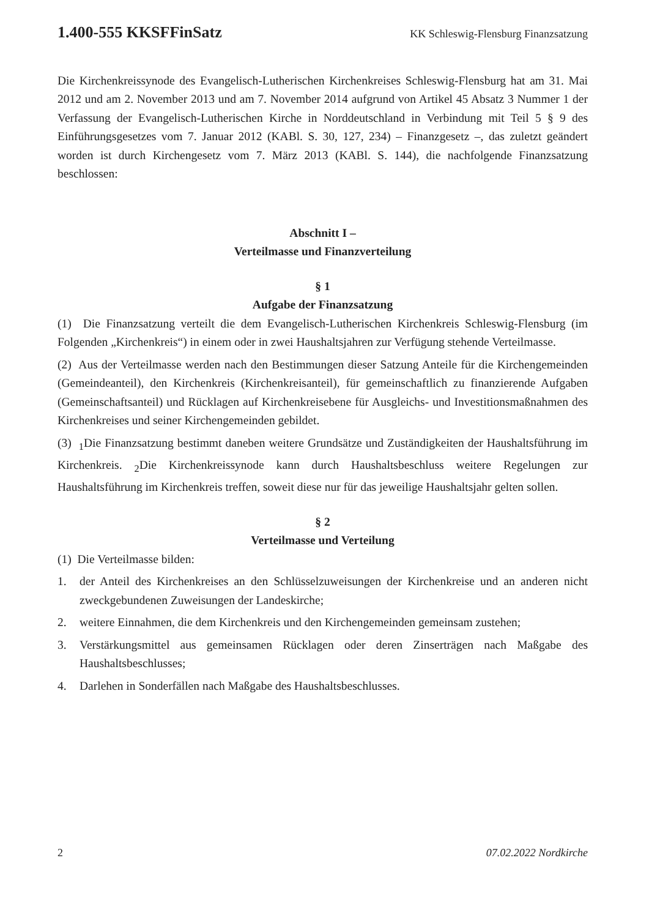1.400-555 KKSFFinSatz KK Schleswig-Flensburg Finanzsatzung
Die Kirchenkreissynode des Evangelisch-Lutherischen Kirchenkreises Schleswig-Flensburg hat am 31. Mai 2012 und am 2. November 2013 und am 7. November 2014 aufgrund von Artikel 45 Absatz 3 Nummer 1 der Verfassung der Evangelisch-Lutherischen Kirche in Norddeutschland in Verbindung mit Teil 5 § 9 des Einführungsgesetzes vom 7. Januar 2012 (KABl. S. 30, 127, 234) – Finanzgesetz –, das zuletzt geändert worden ist durch Kirchengesetz vom 7. März 2013 (KABl. S. 144), die nachfolgende Finanzsatzung beschlossen:
Abschnitt I –
Verteilmasse und Finanzverteilung
§ 1
Aufgabe der Finanzsatzung
(1) Die Finanzsatzung verteilt die dem Evangelisch-Lutherischen Kirchenkreis Schleswig-Flensburg (im Folgenden „Kirchenkreis“) in einem oder in zwei Haushaltsjahren zur Verfügung stehende Verteilmasse.
(2) Aus der Verteilmasse werden nach den Bestimmungen dieser Satzung Anteile für die Kirchengemeinden (Gemeindeanteil), den Kirchenkreis (Kirchenkreisanteil), für gemeinschaftlich zu finanzierende Aufgaben (Gemeinschaftsanteil) und Rücklagen auf Kirchenkreisebene für Ausgleichs- und Investitionsmaßnahmen des Kirchenkreises und seiner Kirchengemeinden gebildet.
(3) <sub>1</sub>Die Finanzsatzung bestimmt daneben weitere Grundsätze und Zuständigkeiten der Haushaltsführung im Kirchenkreis. <sub>2</sub>Die Kirchenkreissynode kann durch Haushaltsbeschluss weitere Regelungen zur Haushaltsführung im Kirchenkreis treffen, soweit diese nur für das jeweilige Haushaltsjahr gelten sollen.
§ 2
Verteilmasse und Verteilung
(1) Die Verteilmasse bilden:
1. der Anteil des Kirchenkreises an den Schlüsselzuweisungen der Kirchenkreise und an anderen nicht zweckgebundenen Zuweisungen der Landeskirche;
2. weitere Einnahmen, die dem Kirchenkreis und den Kirchengemeinden gemeinsam zustehen;
3. Verstärkungsmittel aus gemeinsamen Rücklagen oder deren Zinserträgen nach Maßgabe des Haushaltsbeschlusses;
4. Darlehen in Sonderfällen nach Maßgabe des Haushaltsbeschlusses.
2 07.02.2022 Nordkirche